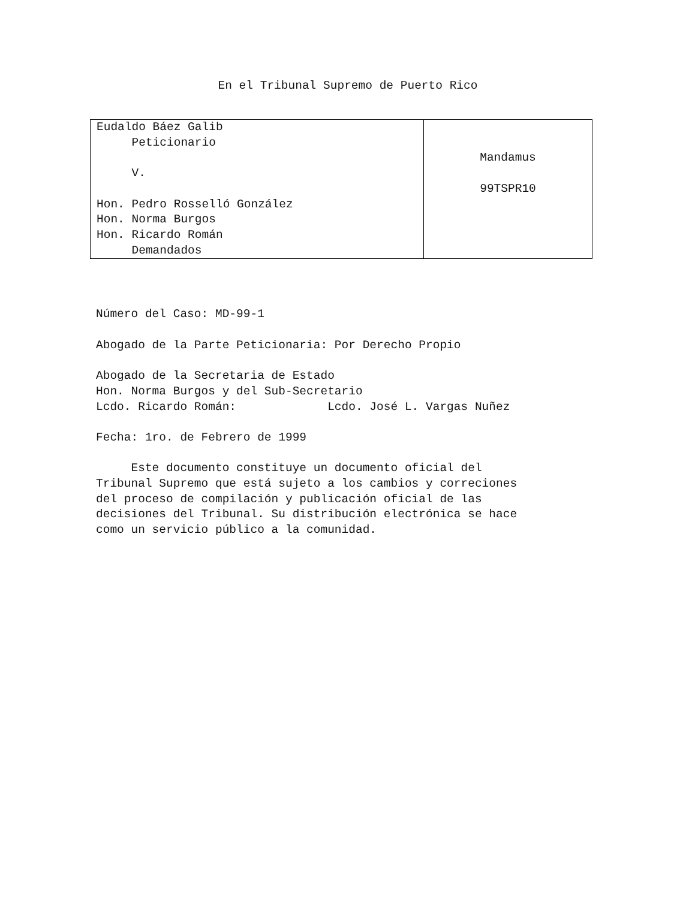En el Tribunal Supremo de Puerto Rico
| Eudaldo Báez Galib Peticionario V. Hon. Pedro Rosselló González Hon. Norma Burgos Hon. Ricardo Román Demandados | Mandamus 99TSPR10 |
Número del Caso: MD-99-1
Abogado de la Parte Peticionaria: Por Derecho Propio
Abogado de la Secretaria de Estado Hon. Norma Burgos y del Sub-Secretario Lcdo. Ricardo Román: Lcdo. José L. Vargas Nuñez
Fecha: 1ro. de Febrero de 1999
Este documento constituye un documento oficial del Tribunal Supremo que está sujeto a los cambios y correciones del proceso de compilación y publicación oficial de las decisiones del Tribunal. Su distribución electrónica se hace como un servicio público a la comunidad.